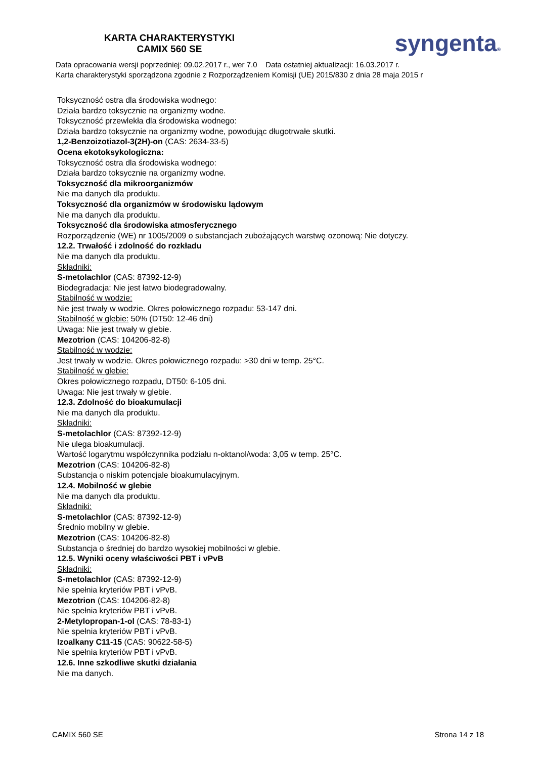KARTA CHARAKTERYSTYKI
CAMIX 560 SE
syngenta®
Data opracowania wersji poprzedniej: 09.02.2017 r., wer 7.0 Data ostatniej aktualizacji: 16.03.2017 r.
Karta charakterystyki sporządzona zgodnie z Rozporządzeniem Komisji (UE) 2015/830 z dnia 28 maja 2015 r
Toksyczność ostra dla środowiska wodnego:
Działa bardzo toksycznie na organizmy wodne.
Toksyczność przewlekła dla środowiska wodnego:
Działa bardzo toksycznie na organizmy wodne, powodując długotrwałe skutki.
1,2-Benzoizotiazol-3(2H)-on (CAS: 2634-33-5)
Ocena ekotoksykologiczna:
Toksyczność ostra dla środowiska wodnego:
Działa bardzo toksycznie na organizmy wodne.
Toksyczność dla mikroorganizmów
Nie ma danych dla produktu.
Toksyczność dla organizmów w środowisku lądowym
Nie ma danych dla produktu.
Toksyczność dla środowiska atmosferycznego
Rozporządzenie (WE) nr 1005/2009 o substancjach zubożających warstwę ozonową: Nie dotyczy.
12.2. Trwałość i zdolność do rozkładu
Nie ma danych dla produktu.
Składniki:
S-metolachlor (CAS: 87392-12-9)
Biodegradacja: Nie jest łatwo biodegradowalny.
Stabilność w wodzie:
Nie jest trwały w wodzie. Okres połowicznego rozpadu: 53-147 dni.
Stabilność w glebie: 50% (DT50: 12-46 dni)
Uwaga: Nie jest trwały w glebie.
Mezotrion (CAS: 104206-82-8)
Stabilność w wodzie:
Jest trwały w wodzie. Okres połowicznego rozpadu: >30 dni w temp. 25°C.
Stabilność w glebie:
Okres połowicznego rozpadu, DT50: 6-105 dni.
Uwaga: Nie jest trwały w glebie.
12.3. Zdolność do bioakumulacji
Nie ma danych dla produktu.
Składniki:
S-metolachlor (CAS: 87392-12-9)
Nie ulega bioakumulacji.
Wartość logarytmu współczynnika podziału n-oktanol/woda: 3,05 w temp. 25°C.
Mezotrion (CAS: 104206-82-8)
Substancja o niskim potencjale bioakumulacyjnym.
12.4. Mobilność w glebie
Nie ma danych dla produktu.
Składniki:
S-metolachlor (CAS: 87392-12-9)
Średnio mobilny w glebie.
Mezotrion (CAS: 104206-82-8)
Substancja o średniej do bardzo wysokiej mobilności w glebie.
12.5. Wyniki oceny właściwości PBT i vPvB
Składniki:
S-metolachlor (CAS: 87392-12-9)
Nie spełnia kryteriów PBT i vPvB.
Mezotrion (CAS: 104206-82-8)
Nie spełnia kryteriów PBT i vPvB.
2-Metylopropan-1-ol (CAS: 78-83-1)
Nie spełnia kryteriów PBT i vPvB.
Izoalkany C11-15 (CAS: 90622-58-5)
Nie spełnia kryteriów PBT i vPvB.
12.6. Inne szkodliwe skutki działania
Nie ma danych.
CAMIX 560 SE Strona 14 z 18